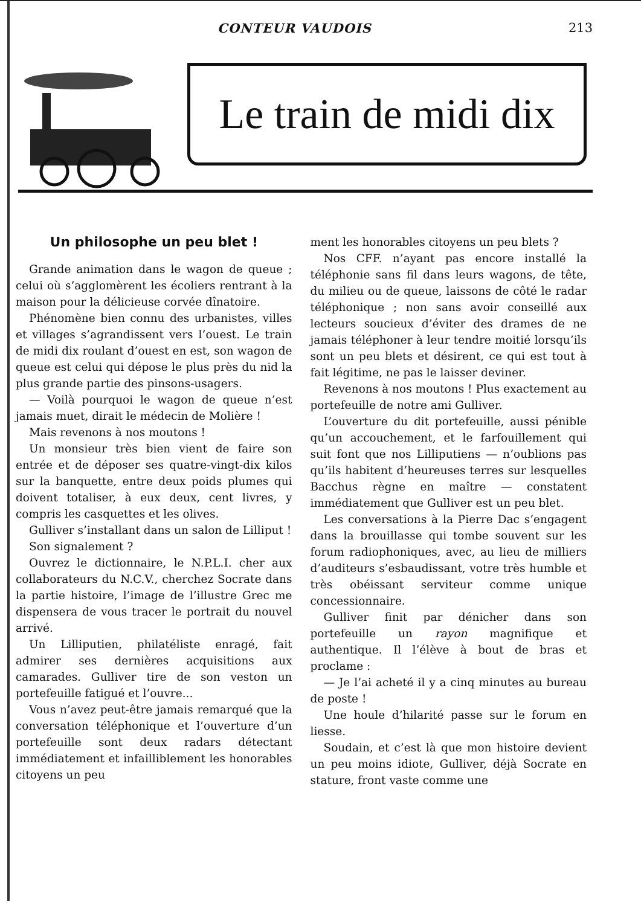CONTEUR VAUDOIS 213
Le train de midi dix
Un philosophe un peu blet !
Grande animation dans le wagon de queue ; celui où s’agglomèrent les écoliers rentrant à la maison pour la délicieuse corvée dînatoire.
Phénomène bien connu des urbanistes, villes et villages s’agrandissent vers l’ouest. Le train de midi dix roulant d’ouest en est, son wagon de queue est celui qui dépose le plus près du nid la plus grande partie des pinsons-usagers.
— Voilà pourquoi le wagon de queue n’est jamais muet, dirait le médecin de Molière !
Mais revenons à nos moutons !
Un monsieur très bien vient de faire son entrée et de déposer ses quatre-vingt-dix kilos sur la banquette, entre deux poids plumes qui doivent totaliser, à eux deux, cent livres, y compris les casquettes et les olives.
Gulliver s’installant dans un salon de Lilliput !
Son signalement ?
Ouvrez le dictionnaire, le N.P.L.I. cher aux collaborateurs du N.C.V., cherchez Socrate dans la partie histoire, l’image de l’illustre Grec me dispensera de vous tracer le portrait du nouvel arrivé.
Un Lilliputien, philatéliste enragé, fait admirer ses dernières acquisitions aux camarades. Gulliver tire de son veston un portefeuille fatigué et l’ouvre...
Vous n’avez peut-être jamais remarqué que la conversation téléphonique et l’ouverture d’un portefeuille sont deux radars détectant immédiatement et infailliblement les honorables citoyens un peu
ment les honorables citoyens un peu blets ?
Nos CFF. n’ayant pas encore installé la téléphonie sans fil dans leurs wagons, de tête, du milieu ou de queue, laissons de côté le radar téléphonique ; non sans avoir conseillé aux lecteurs soucieux d’éviter des drames de ne jamais téléphoner à leur tendre moitié lorsqu’ils sont un peu blets et désirent, ce qui est tout à fait légitime, ne pas le laisser deviner.
Revenons à nos moutons ! Plus exactement au portefeuille de notre ami Gulliver.
L’ouverture du dit portefeuille, aussi pénible qu’un accouchement, et le farfouillement qui suit font que nos Lilliputiens — n’oublions pas qu’ils habitent d’heureuses terres sur lesquelles Bacchus règne en maître — constatent immédiatement que Gulliver est un peu blet.
Les conversations à la Pierre Dac s’engagent dans la brouillasse qui tombe souvent sur les forum radiophoniques, avec, au lieu de milliers d’auditeurs s’esbaudissant, votre très humble et très obéissant serviteur comme unique concessionnaire.
Gulliver finit par dénicher dans son portefeuille un rayon magnifique et authentique. Il l’élève à bout de bras et proclame :
— Je l’ai acheté il y a cinq minutes au bureau de poste !
Une houle d’hilarité passe sur le forum en liesse.
Soudain, et c’est là que mon histoire devient un peu moins idiote, Gulliver, déjà Socrate en stature, front vaste comme une